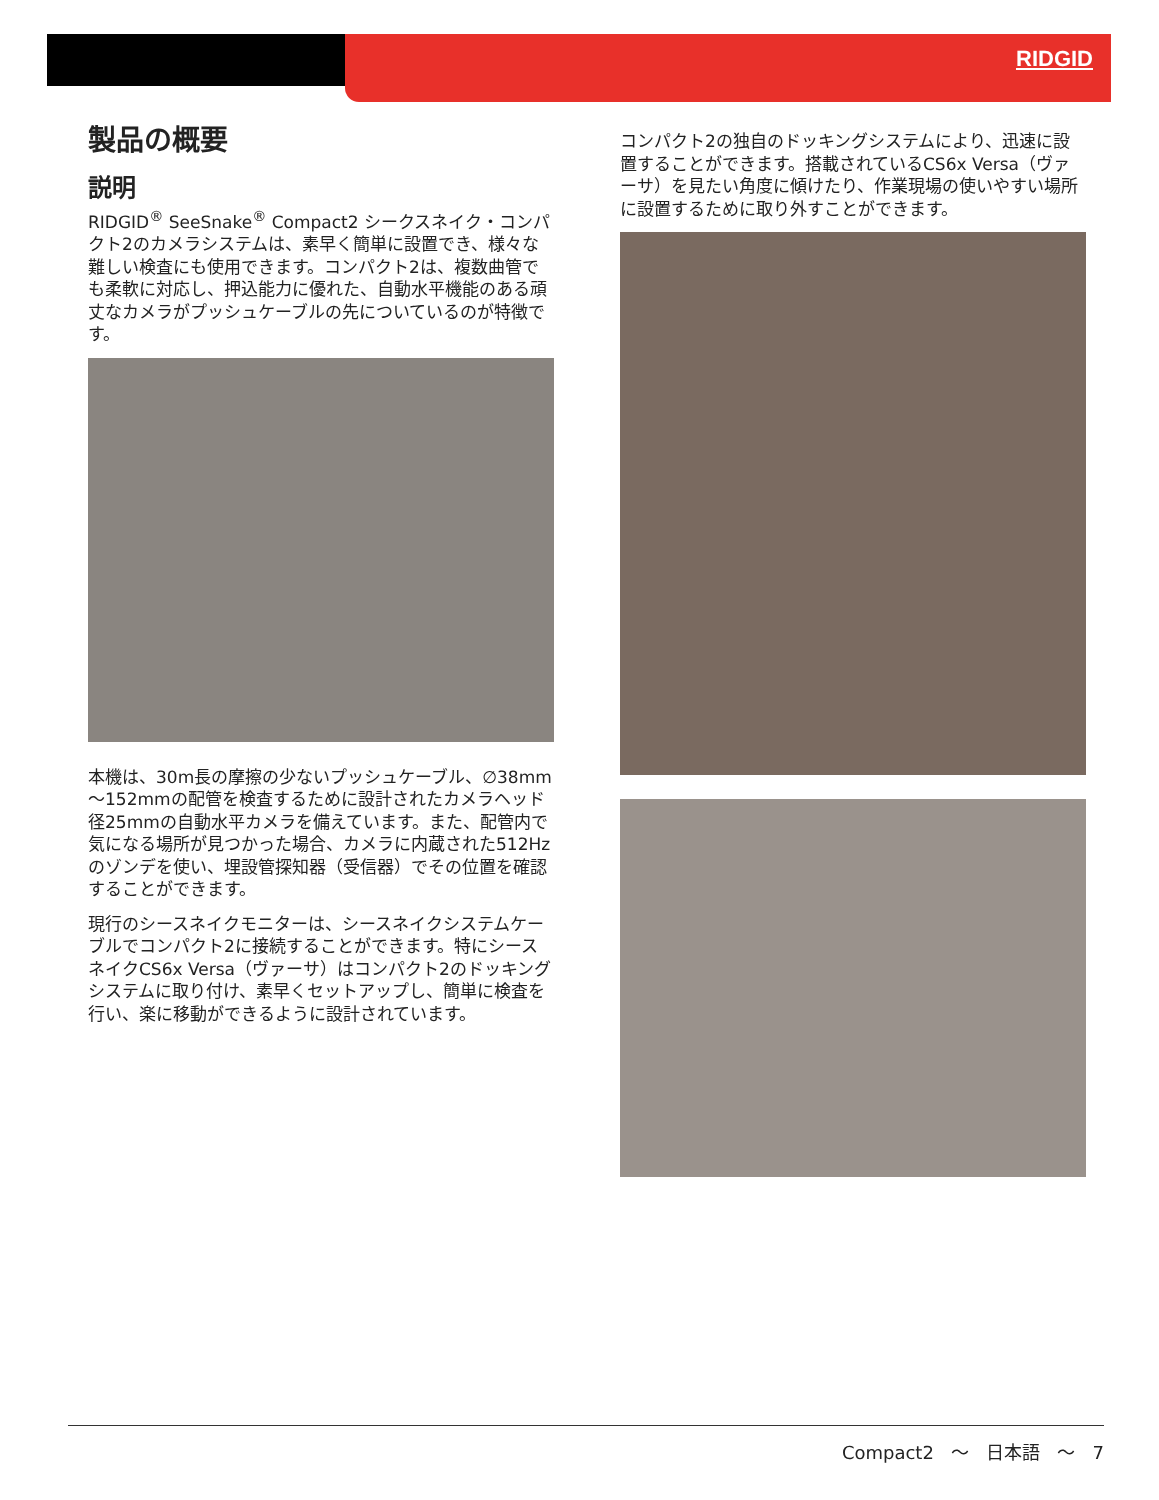RIDGID
製品の概要
説明
RIDGID<sup>®</sup> SeeSnake<sup>®</sup> Compact2 シークスネイク・コンパクト2のカメラシステムは、素早く簡単に設置でき、様々な難しい検査にも使用できます。コンパクト2は、複数曲管でも柔軟に対応し、押込能力に優れた、自動水平機能のある頑丈なカメラがプッシュケーブルの先についているのが特徴です。
本機は、30m長の摩擦の少ないプッシュケーブル、∅38mm～152mmの配管を検査するために設計されたカメラヘッド径25mmの自動水平カメラを備えています。また、配管内で気になる場所が見つかった場合、カメラに内蔵された512Hzのゾンデを使い、埋設管探知器（受信器）でその位置を確認することができます。
現行のシースネイクモニターは、シースネイクシステムケーブルでコンパクト2に接続することができます。特にシースネイクCS6x Versa（ヴァーサ）はコンパクト2のドッキングシステムに取り付け、素早くセットアップし、簡単に検査を行い、楽に移動ができるように設計されています。
コンパクト2の独自のドッキングシステムにより、迅速に設置することができます。搭載されているCS6x Versa（ヴァーサ）を見たい角度に傾けたり、作業現場の使いやすい場所に設置するために取り外すことができます。
Compact2 ～ 日本語 ～ 7